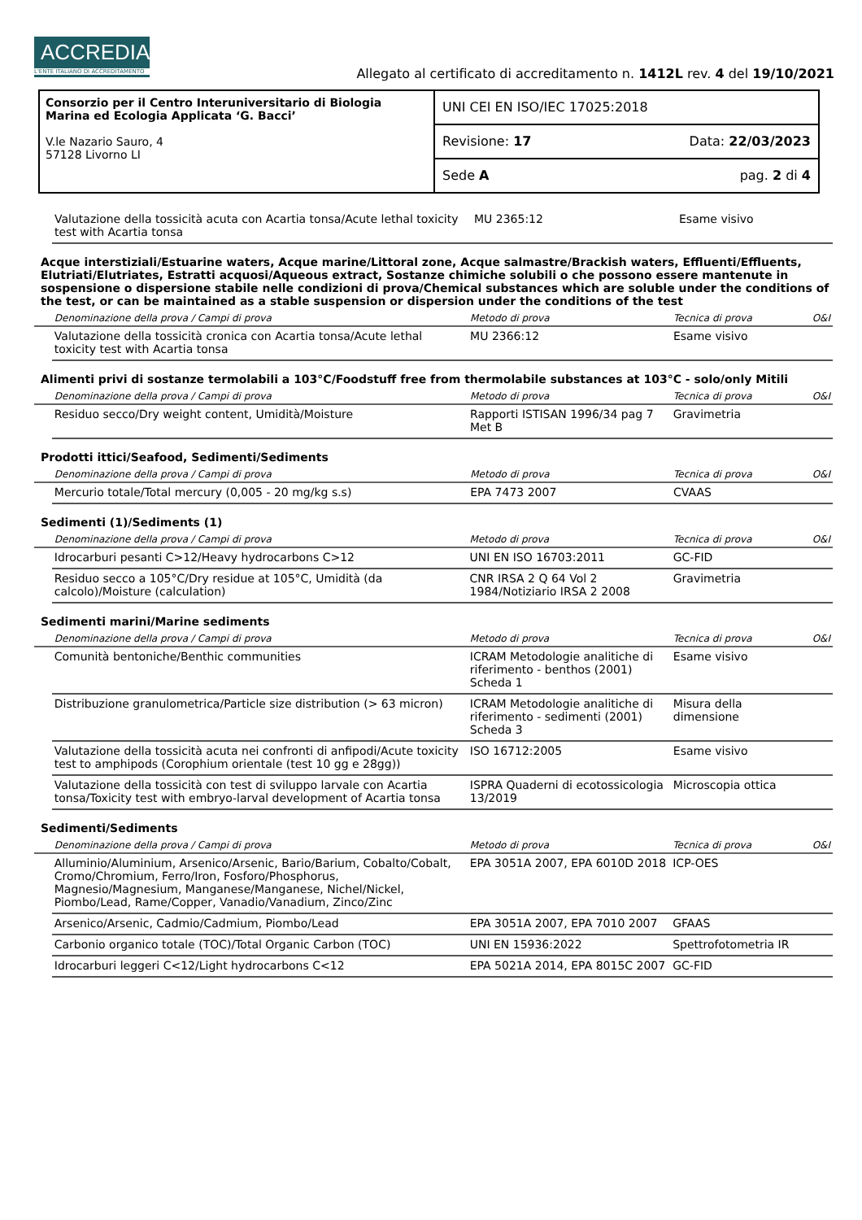ACCREDIA
L'ENTE ITALIANO DI ACCREDITAMENTO
Allegato al certificato di accreditamento n. 1412L rev. 4 del 19/10/2021
Consorzio per il Centro Interuniversitario di Biologia Marina ed Ecologia Applicata ‘G. Bacci’
V.le Nazario Sauro, 4
57128 Livorno LI
UNI CEI EN ISO/IEC 17025:2018
Revisione: 17 Data: 22/03/2023
Sede A pag. 2 di 4
| | Valutazione della tossicità acuta con Acartia tonsa/Acute lethal toxicity test with Acartia tonsa | MU 2365:12 | Esame visivo | |
Acque interstiziali/Estuarine waters, Acque marine/Littoral zone, Acque salmastre/Brackish waters, Effluenti/Effluents, Elutriati/Elutriates, Estratti acquosi/Aqueous extract, Sostanze chimiche solubili o che possono essere mantenute in sospensione o dispersione stabile nelle condizioni di prova/Chemical substances which are soluble under the conditions of the test, or can be maintained as a stable suspension or dispersion under the conditions of the test
| | Denominazione della prova / Campi di prova | Metodo di prova | Tecnica di prova | O&I |
| --- | --- | --- | --- | --- |
| | Valutazione della tossicità cronica con Acartia tonsa/Acute lethal toxicity test with Acartia tonsa | MU 2366:12 | Esame visivo | |
Alimenti privi di sostanze termolabili a 103°C/Foodstuff free from thermolabile substances at 103°C - solo/only Mitili
| | Denominazione della prova / Campi di prova | Metodo di prova | Tecnica di prova | O&I |
| --- | --- | --- | --- | --- |
| | Residuo secco/Dry weight content, Umidità/Moisture | Rapporti ISTISAN 1996/34 pag 7 Met B | Gravimetria | |
Prodotti ittici/Seafood, Sedimenti/Sediments
| | Denominazione della prova / Campi di prova | Metodo di prova | Tecnica di prova | O&I |
| --- | --- | --- | --- | --- |
| | Mercurio totale/Total mercury (0,005 - 20 mg/kg s.s) | EPA 7473 2007 | CVAAS | |
Sedimenti (1)/Sediments (1)
| | Denominazione della prova / Campi di prova | Metodo di prova | Tecnica di prova | O&I |
| --- | --- | --- | --- | --- |
| | Idrocarburi pesanti C>12/Heavy hydrocarbons C>12 | UNI EN ISO 16703:2011 | GC-FID | |
| | Residuo secco a 105°C/Dry residue at 105°C, Umidità (da calcolo)/Moisture (calculation) | CNR IRSA 2 Q 64 Vol 2 1984/Notiziario IRSA 2 2008 | Gravimetria | |
Sedimenti marini/Marine sediments
| | Denominazione della prova / Campi di prova | Metodo di prova | Tecnica di prova | O&I |
| --- | --- | --- | --- | --- |
| | Comunità bentoniche/Benthic communities | ICRAM Metodologie analitiche di riferimento - benthos (2001) Scheda 1 | Esame visivo | |
| | Distribuzione granulometrica/Particle size distribution (> 63 micron) | ICRAM Metodologie analitiche di riferimento - sedimenti (2001) Scheda 3 | Misura della dimensione | |
| | Valutazione della tossicità acuta nei confronti di anfipodi/Acute toxicity test to amphipods (Corophium orientale (test 10 gg e 28gg)) | ISO 16712:2005 | Esame visivo | |
| | Valutazione della tossicità con test di sviluppo larvale con Acartia tonsa/Toxicity test with embryo-larval development of Acartia tonsa | ISPRA Quaderni di ecotossicologia 13/2019 | Microscopia ottica | |
Sedimenti/Sediments
| | Denominazione della prova / Campi di prova | Metodo di prova | Tecnica di prova | O&I |
| --- | --- | --- | --- | --- |
| | Alluminio/Aluminium, Arsenico/Arsenic, Bario/Barium, Cobalto/Cobalt, Cromo/Chromium, Ferro/Iron, Fosforo/Phosphorus, Magnesio/Magnesium, Manganese/Manganese, Nichel/Nickel, Piombo/Lead, Rame/Copper, Vanadio/Vanadium, Zinco/Zinc | EPA 3051A 2007, EPA 6010D 2018 | ICP-OES | |
| | Arsenico/Arsenic, Cadmio/Cadmium, Piombo/Lead | EPA 3051A 2007, EPA 7010 2007 | GFAAS | |
| | Carbonio organico totale (TOC)/Total Organic Carbon (TOC) | UNI EN 15936:2022 | Spettrofotometria IR | |
| | Idrocarburi leggeri C<12/Light hydrocarbons C<12 | EPA 5021A 2014, EPA 8015C 2007 | GC-FID | |